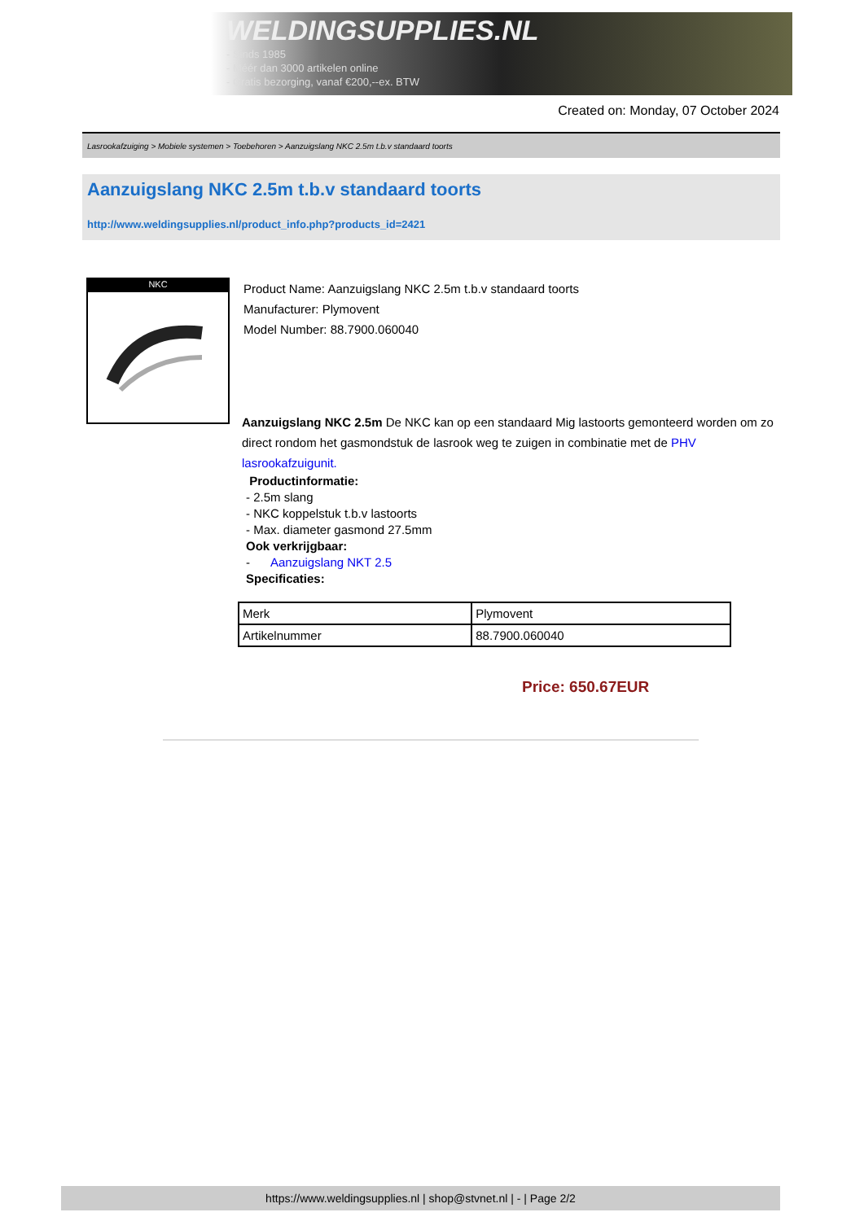WELDINGSUPPLIES.NL
- Sinds 1985
- Méér dan 3000 artikelen online
- Gratis bezorging, vanaf €200,--ex. BTW
Created on: Monday, 07 October 2024
Lasrookafzuiging > Mobiele systemen > Toebehoren > Aanzuigslang NKC 2.5m t.b.v standaard toorts
Aanzuigslang NKC 2.5m t.b.v standaard toorts
http://www.weldingsupplies.nl/product_info.php?products_id=2421
NKC
Product Name: Aanzuigslang NKC 2.5m t.b.v standaard toorts
Manufacturer: Plymovent
Model Number: 88.7900.060040
Aanzuigslang NKC 2.5m De NKC kan op een standaard Mig lastoorts gemonteerd worden om zo direct rondom het gasmondstuk de lasrook weg te zuigen in combinatie met de PHV lasrookafzuigunit.
Productinformatie:
- 2.5m slang
- NKC koppelstuk t.b.v lastoorts
- Max. diameter gasmond 27.5mm
Ook verkrijgbaar:
- Aanzuigslang NKT 2.5
Specificaties:
| Merk | Plymovent |
| Artikelnummer | 88.7900.060040 |
Price: 650.67EUR
https://www.weldingsupplies.nl | shop@stvnet.nl | - | Page 2/2